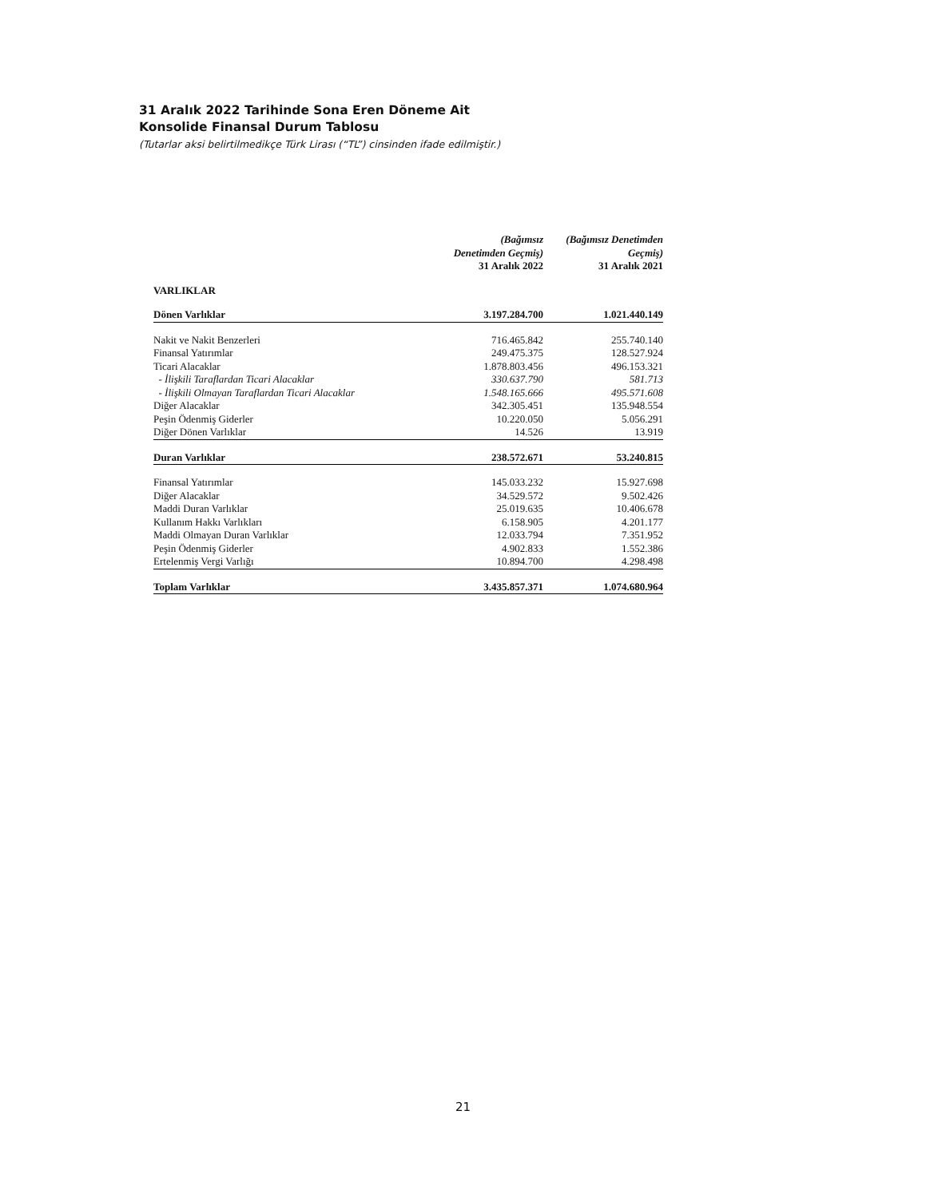31 Aralık 2022 Tarihinde Sona Eren Döneme Ait
Konsolide Finansal Durum Tablosu
(Tutarlar aksi belirtilmedikçe Türk Lirası (“TL”) cinsinden ifade edilmiştir.)
| | (Bağımsız Denetimden Geçmiş) 31 Aralık 2022 | (Bağımsız Denetimden Geçmiş) 31 Aralık 2021 |
| --- | --- | --- |
| VARLIKLAR | | |
| Dönen Varlıklar | 3.197.284.700 | 1.021.440.149 |
| Nakit ve Nakit Benzerleri | 716.465.842 | 255.740.140 |
| Finansal Yatırımlar | 249.475.375 | 128.527.924 |
| Ticari Alacaklar | 1.878.803.456 | 496.153.321 |
| - İlişkili Taraflardan Ticari Alacaklar | 330.637.790 | 581.713 |
| - İlişkili Olmayan Taraflardan Ticari Alacaklar | 1.548.165.666 | 495.571.608 |
| Diğer Alacaklar | 342.305.451 | 135.948.554 |
| Peşin Ödenmiş Giderler | 10.220.050 | 5.056.291 |
| Diğer Dönen Varlıklar | 14.526 | 13.919 |
| Duran Varlıklar | 238.572.671 | 53.240.815 |
| Finansal Yatırımlar | 145.033.232 | 15.927.698 |
| Diğer Alacaklar | 34.529.572 | 9.502.426 |
| Maddi Duran Varlıklar | 25.019.635 | 10.406.678 |
| Kullanım Hakkı Varlıkları | 6.158.905 | 4.201.177 |
| Maddi Olmayan Duran Varlıklar | 12.033.794 | 7.351.952 |
| Peşin Ödenmiş Giderler | 4.902.833 | 1.552.386 |
| Ertelenmiş Vergi Varlığı | 10.894.700 | 4.298.498 |
| Toplam Varlıklar | 3.435.857.371 | 1.074.680.964 |
21